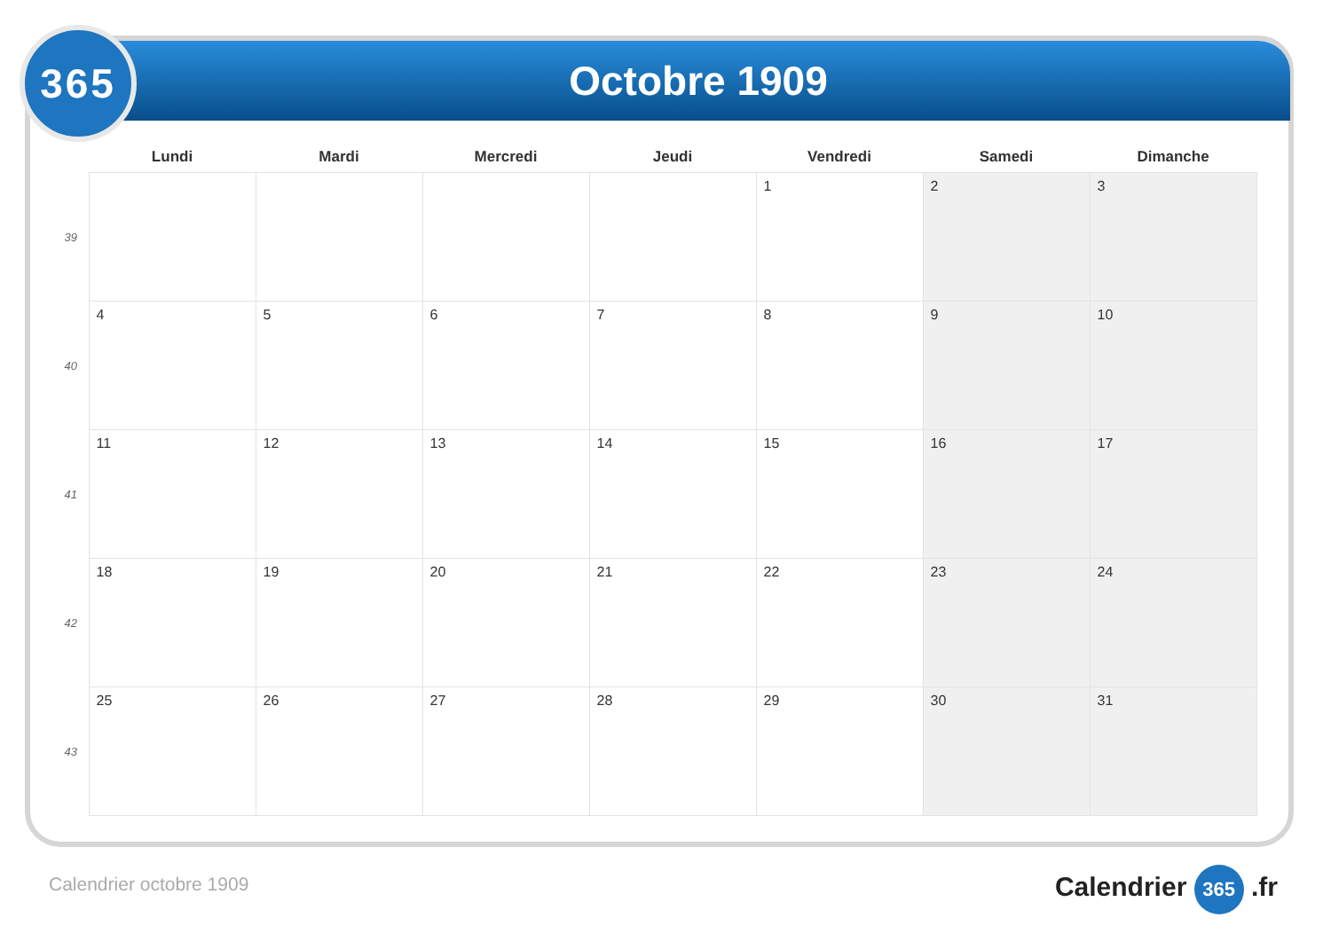Octobre 1909
365
| | Lundi | Mardi | Mercredi | Jeudi | Vendredi | Samedi | Dimanche |
| --- | --- | --- | --- | --- | --- | --- | --- |
| 39 | | | | | 1 | 2 | 3 |
| 40 | 4 | 5 | 6 | 7 | 8 | 9 | 10 |
| 41 | 11 | 12 | 13 | 14 | 15 | 16 | 17 |
| 42 | 18 | 19 | 20 | 21 | 22 | 23 | 24 |
| 43 | 25 | 26 | 27 | 28 | 29 | 30 | 31 |
Calendrier octobre 1909 Calendrier 365 .fr